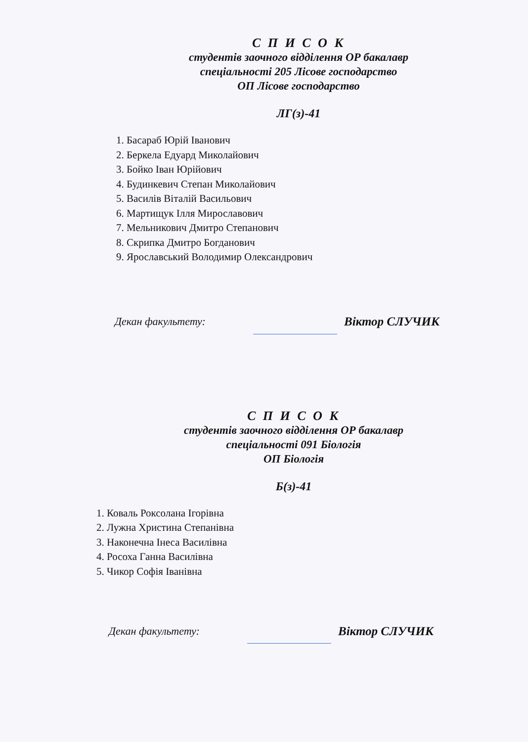С П И С О К
студентів заочного відділення ОР бакалавр
спеціальності 205 Лісове господарство
ОП Лісове господарство
ЛГ(з)-41
1. Басараб Юрій Іванович
2. Беркела Едуард Миколайович
3. Бойко Іван Юрійович
4. Будинкевич Степан Миколайович
5. Василів Віталій Васильович
6. Мартищук Ілля Мирославович
7. Мельникович Дмитро Степанович
8. Скрипка Дмитро Богданович
9. Ярославський Володимир Олександрович
Декан факультету: Віктор СЛУЧИК
С П И С О К
студентів заочного відділення ОР бакалавр
спеціальності 091 Біологія
ОП Біологія
Б(з)-41
1. Коваль Роксолана Ігорівна
2. Лужна Христина Степанівна
3. Наконечна Інеса Василівна
4. Росоха Ганна Василівна
5. Чикор Софія Іванівна
Декан факультету: Віктор СЛУЧИК